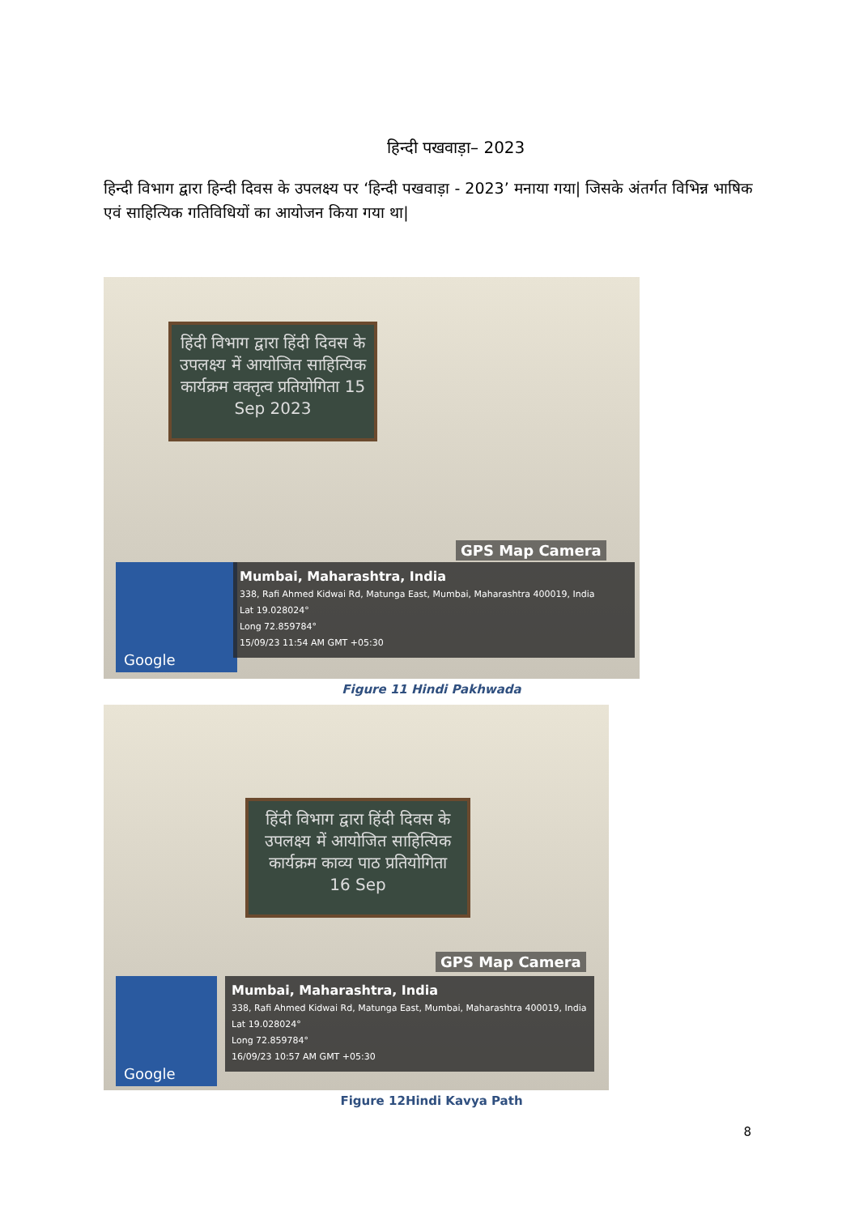हिन्दी पखवाड़ा– 2023
हिन्दी विभाग द्वारा हिन्दी दिवस के उपलक्ष्य पर ‘हिन्दी पखवाड़ा - 2023’ मनाया गया| जिसके अंतर्गत विभिन्न भाषिक एवं साहित्यिक गतिविधियों का आयोजन किया गया था|
हिंदी विभाग द्वारा हिंदी दिवस के उपलक्ष्य में आयोजित साहित्यिक कार्यक्रम वक्तृत्व प्रतियोगिता 15 Sep 2023
GPS Map Camera
Google
Mumbai, Maharashtra, India
338, Rafi Ahmed Kidwai Rd, Matunga East, Mumbai, Maharashtra 400019, India
Lat 19.028024°
Long 72.859784°
15/09/23 11:54 AM GMT +05:30
Figure 11 Hindi Pakhwada
हिंदी विभाग द्वारा हिंदी दिवस के उपलक्ष्य में आयोजित साहित्यिक कार्यक्रम काव्य पाठ प्रतियोगिता 16 Sep
GPS Map Camera
Google
Mumbai, Maharashtra, India
338, Rafi Ahmed Kidwai Rd, Matunga East, Mumbai, Maharashtra 400019, India
Lat 19.028024°
Long 72.859784°
16/09/23 10:57 AM GMT +05:30
Figure 12Hindi Kavya Path
8